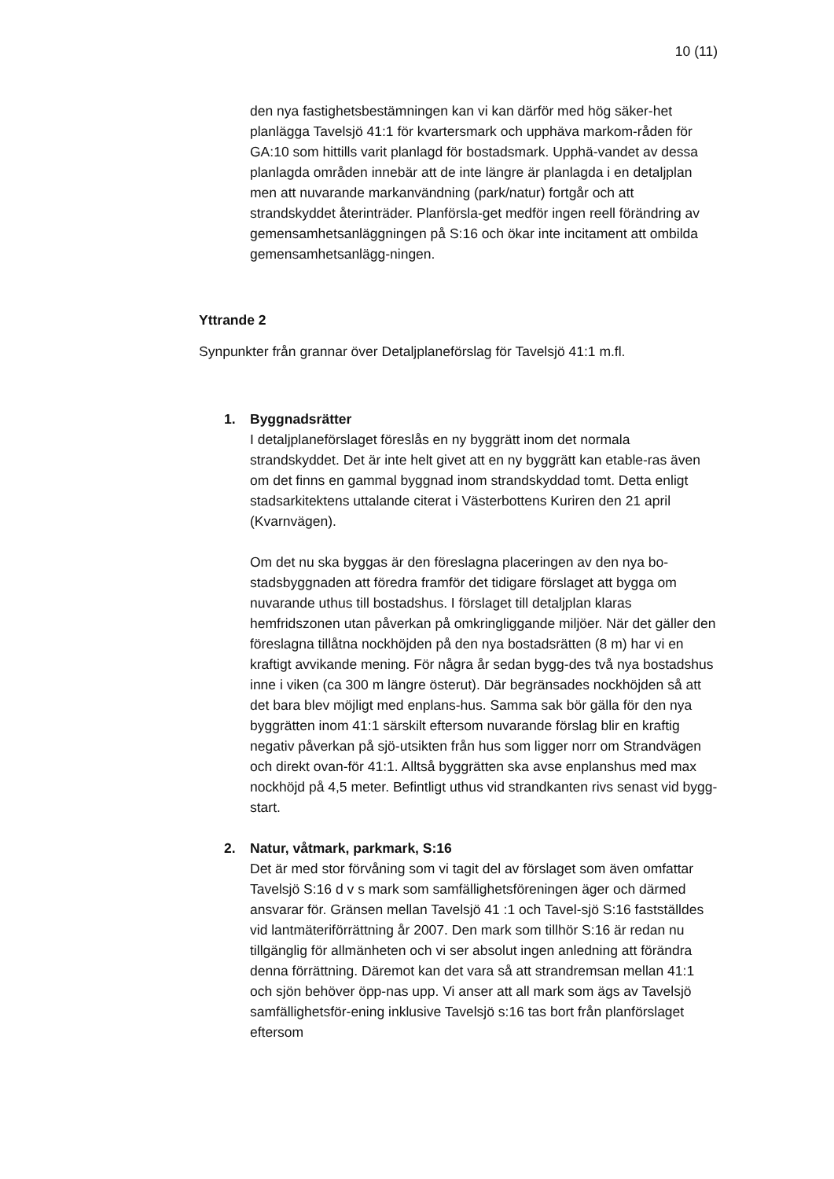10 (11)
den nya fastighetsbestämningen kan vi kan därför med hög säker-het planlägga Tavelsjö 41:1 för kvartersmark och upphäva markom-råden för GA:10 som hittills varit planlagd för bostadsmark. Upphä-vandet av dessa planlagda områden innebär att de inte längre är planlagda i en detaljplan men att nuvarande markanvändning (park/natur) fortgår och att strandskyddet återinträder. Planförsla-get medför ingen reell förändring av gemensamhetsanläggningen på S:16 och ökar inte incitament att ombilda gemensamhetsanlägg-ningen.
Yttrande 2
Synpunkter från grannar över Detaljplaneförslag för Tavelsjö 41:1 m.fl.
1. Byggnadsrätter
I detaljplaneförslaget föreslås en ny byggrätt inom det normala strandskyddet. Det är inte helt givet att en ny byggrätt kan etable-ras även om det finns en gammal byggnad inom strandskyddad tomt. Detta enligt stadsarkitektens uttalande citerat i Västerbottens Kuriren den 21 april (Kvarnvägen).
Om det nu ska byggas är den föreslagna placeringen av den nya bo-stadsbyggnaden att föredra framför det tidigare förslaget att bygga om nuvarande uthus till bostadshus. I förslaget till detaljplan klaras hemfridszonen utan påverkan på omkringliggande miljöer. När det gäller den föreslagna tillåtna nockhöjden på den nya bostadsrätten (8 m) har vi en kraftigt avvikande mening. För några år sedan bygg-des två nya bostadshus inne i viken (ca 300 m längre österut). Där begränsades nockhöjden så att det bara blev möjligt med enplans-hus. Samma sak bör gälla för den nya byggrätten inom 41:1 särskilt eftersom nuvarande förslag blir en kraftig negativ påverkan på sjö-utsikten från hus som ligger norr om Strandvägen och direkt ovan-för 41:1. Alltså byggrätten ska avse enplanshus med max nockhöjd på 4,5 meter. Befintligt uthus vid strandkanten rivs senast vid bygg-start.
2. Natur, våtmark, parkmark, S:16
Det är med stor förvåning som vi tagit del av förslaget som även omfattar Tavelsjö S:16 d v s mark som samfällighetsföreningen äger och därmed ansvarar för. Gränsen mellan Tavelsjö 41 :1 och Tavel-sjö S:16 fastställdes vid lantmäteriförrättning år 2007. Den mark som tillhör S:16 är redan nu tillgänglig för allmänheten och vi ser absolut ingen anledning att förändra denna förrättning. Däremot kan det vara så att strandremsan mellan 41:1 och sjön behöver öpp-nas upp. Vi anser att all mark som ägs av Tavelsjö samfällighetsför-ening inklusive Tavelsjö s:16 tas bort från planförslaget eftersom